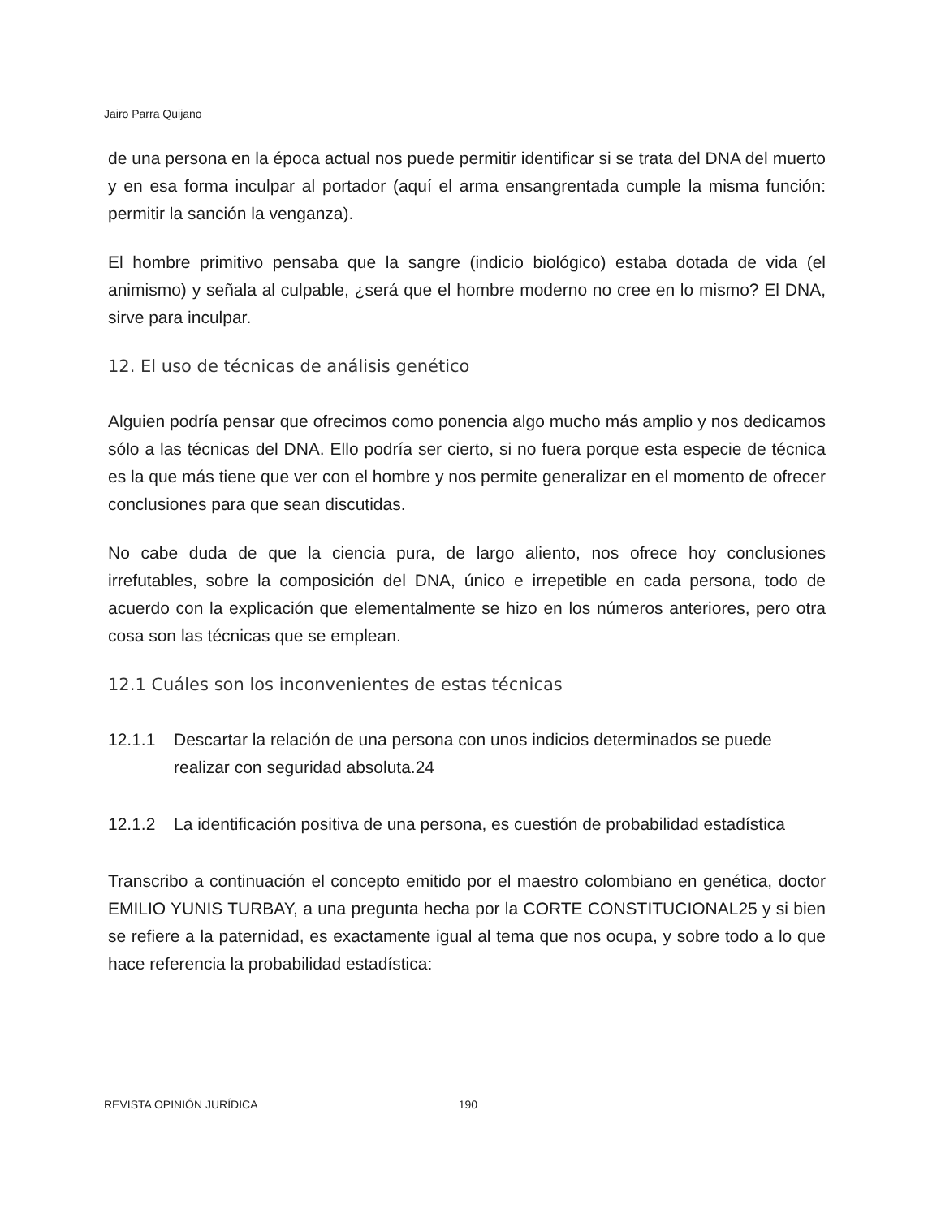Jairo Parra Quijano
de una persona en la época actual nos puede permitir identificar si se trata del DNA del muerto y en esa forma inculpar al portador (aquí el arma ensangrentada cumple la misma función: permitir la sanción la venganza).
El hombre primitivo pensaba que la sangre (indicio biológico) estaba dotada de vida (el animismo) y señala al culpable, ¿será que el hombre moderno no cree en lo mismo? El DNA, sirve para inculpar.
12. El uso de técnicas de análisis genético
Alguien podría pensar que ofrecimos como ponencia algo mucho más amplio y nos dedicamos sólo a las técnicas del DNA. Ello podría ser cierto, si no fuera porque esta especie de técnica es la que más tiene que ver con el hombre y nos permite generalizar en el momento de ofrecer conclusiones para que sean discutidas.
No cabe duda de que la ciencia pura, de largo aliento, nos ofrece hoy conclusiones irrefutables, sobre la composición del DNA, único e irrepetible en cada persona, todo de acuerdo con la explicación que elementalmente se hizo en los números anteriores, pero otra cosa son las técnicas que se emplean.
12.1 Cuáles son los inconvenientes de estas técnicas
12.1.1 Descartar la relación de una persona con unos indicios determinados se puede realizar con seguridad absoluta.24
12.1.2 La identificación positiva de una persona, es cuestión de probabilidad estadística
Transcribo a continuación el concepto emitido por el maestro colombiano en genética, doctor EMILIO YUNIS TURBAY, a una pregunta hecha por la CORTE CONSTITUCIONAL25 y si bien se refiere a la paternidad, es exactamente igual al tema que nos ocupa, y sobre todo a lo que hace referencia la probabilidad estadística:
REVISTA OPINIÓN JURÍDICA 190